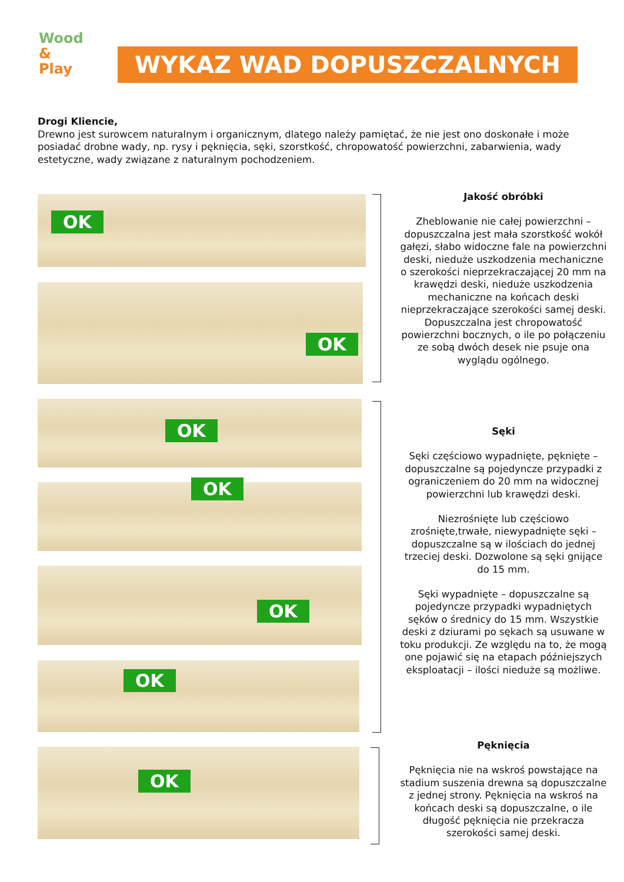Wood
& Play
WYKAZ WAD DOPUSZCZALNYCH
Drogi Kliencie,
Drewno jest surowcem naturalnym i organicznym, dlatego należy pamiętać, że nie jest ono doskonałe i może posiadać drobne wady, np. rysy i pęknięcia, sęki, szorstkość, chropowatość powierzchni, zabarwienia, wady estetyczne, wady związane z naturalnym pochodzeniem.
OK
OK
OK
OK
OK
OK
OK
Jakość obróbki
Zheblowanie nie całej powierzchni – dopuszczalna jest mała szorstkość wokół gałęzi, słabo widoczne fale na powierzchni deski, nieduże uszkodzenia mechaniczne o szerokości nieprzekraczającej 20 mm na krawędzi deski, nieduże uszkodzenia mechaniczne na końcach deski nieprzekraczające szerokości samej deski. Dopuszczalna jest chropowatość powierzchni bocznych, o ile po połączeniu ze sobą dwóch desek nie psuje ona wyglądu ogólnego.
Sęki
Sęki częściowo wypadnięte, pęknięte – dopuszczalne są pojedyncze przypadki z ograniczeniem do 20 mm na widocznej powierzchni lub krawędzi deski.
Niezrośnięte lub częściowo zrośnięte,trwałe, niewypadnięte sęki – dopuszczalne są w ilościach do jednej trzeciej deski. Dozwolone są sęki gnijące do 15 mm.
Sęki wypadnięte – dopuszczalne są pojedyncze przypadki wypadniętych sęków o średnicy do 15 mm. Wszystkie deski z dziurami po sękach są usuwane w toku produkcji. Ze względu na to, że mogą one pojawić się na etapach późniejszych eksploatacji – ilości nieduże są możliwe.
Pęknięcia
Pęknięcia nie na wskroś powstające na stadium suszenia drewna są dopuszczalne z jednej strony. Pęknięcia na wskroś na końcach deski są dopuszczalne, o ile długość pęknięcia nie przekracza szerokości samej deski.